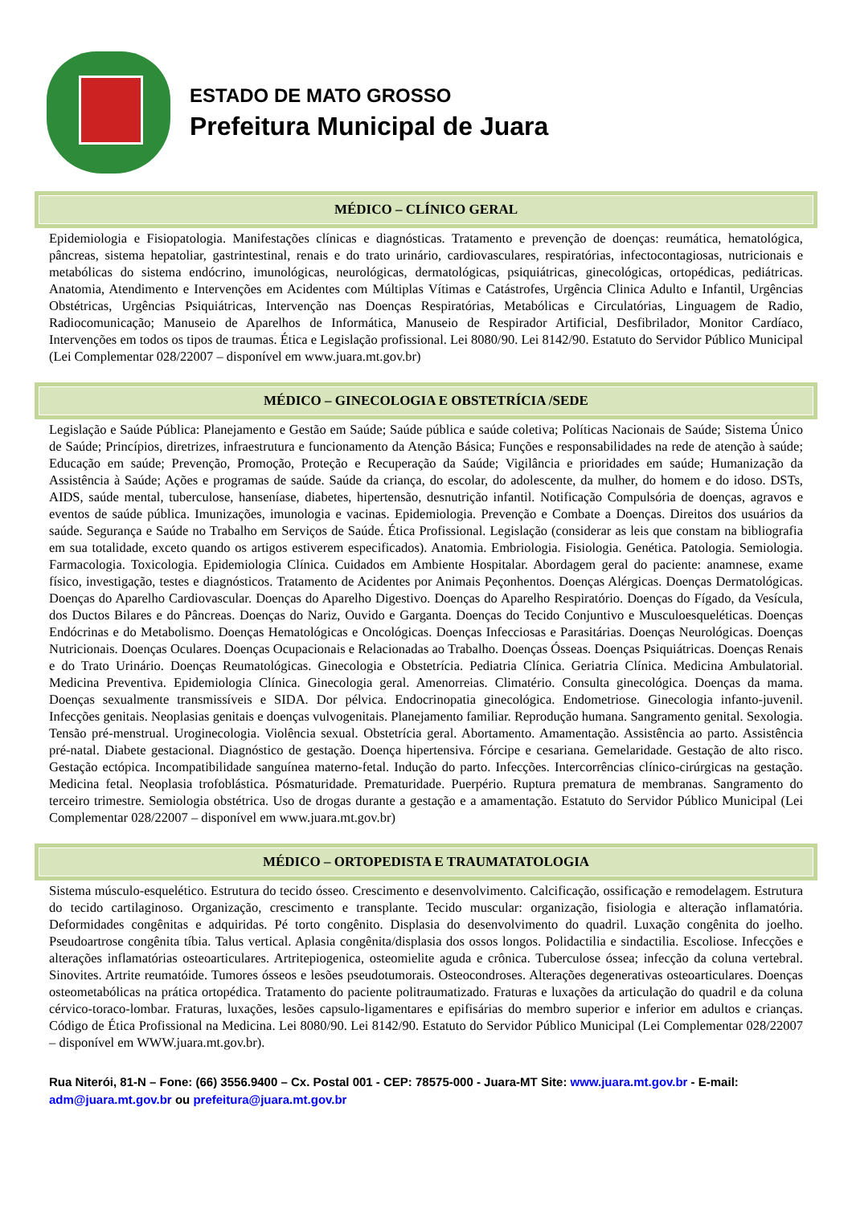ESTADO DE MATO GROSSO
Prefeitura Municipal de Juara
MÉDICO – CLÍNICO GERAL
Epidemiologia e Fisiopatologia. Manifestações clínicas e diagnósticas. Tratamento e prevenção de doenças: reumática, hematológica, pâncreas, sistema hepatoliar, gastrintestinal, renais e do trato urinário, cardiovasculares, respiratórias, infectocontagiosas, nutricionais e metabólicas do sistema endócrino, imunológicas, neurológicas, dermatológicas, psiquiátricas, ginecológicas, ortopédicas, pediátricas. Anatomia, Atendimento e Intervenções em Acidentes com Múltiplas Vítimas e Catástrofes, Urgência Clinica Adulto e Infantil, Urgências Obstétricas, Urgências Psiquiátricas, Intervenção nas Doenças Respiratórias, Metabólicas e Circulatórias, Linguagem de Radio, Radiocomunicação; Manuseio de Aparelhos de Informática, Manuseio de Respirador Artificial, Desfibrilador, Monitor Cardíaco, Intervenções em todos os tipos de traumas. Ética e Legislação profissional. Lei 8080/90. Lei 8142/90. Estatuto do Servidor Público Municipal (Lei Complementar 028/22007 – disponível em www.juara.mt.gov.br)
MÉDICO – GINECOLOGIA E OBSTETRÍCIA /SEDE
Legislação e Saúde Pública: Planejamento e Gestão em Saúde; Saúde pública e saúde coletiva; Políticas Nacionais de Saúde; Sistema Único de Saúde; Princípios, diretrizes, infraestrutura e funcionamento da Atenção Básica; Funções e responsabilidades na rede de atenção à saúde; Educação em saúde; Prevenção, Promoção, Proteção e Recuperação da Saúde; Vigilância e prioridades em saúde; Humanização da Assistência à Saúde; Ações e programas de saúde. Saúde da criança, do escolar, do adolescente, da mulher, do homem e do idoso. DSTs, AIDS, saúde mental, tuberculose, hanseníase, diabetes, hipertensão, desnutrição infantil. Notificação Compulsória de doenças, agravos e eventos de saúde pública. Imunizações, imunologia e vacinas. Epidemiologia. Prevenção e Combate a Doenças. Direitos dos usuários da saúde. Segurança e Saúde no Trabalho em Serviços de Saúde. Ética Profissional. Legislação (considerar as leis que constam na bibliografia em sua totalidade, exceto quando os artigos estiverem especificados). Anatomia. Embriologia. Fisiologia. Genética. Patologia. Semiologia. Farmacologia. Toxicologia. Epidemiologia Clínica. Cuidados em Ambiente Hospitalar. Abordagem geral do paciente: anamnese, exame físico, investigação, testes e diagnósticos. Tratamento de Acidentes por Animais Peçonhentos. Doenças Alérgicas. Doenças Dermatológicas. Doenças do Aparelho Cardiovascular. Doenças do Aparelho Digestivo. Doenças do Aparelho Respiratório. Doenças do Fígado, da Vesícula, dos Ductos Bilares e do Pâncreas. Doenças do Nariz, Ouvido e Garganta. Doenças do Tecido Conjuntivo e Musculoesqueléticas. Doenças Endócrinas e do Metabolismo. Doenças Hematológicas e Oncológicas. Doenças Infecciosas e Parasitárias. Doenças Neurológicas. Doenças Nutricionais. Doenças Oculares. Doenças Ocupacionais e Relacionadas ao Trabalho. Doenças Ósseas. Doenças Psiquiátricas. Doenças Renais e do Trato Urinário. Doenças Reumatológicas. Ginecologia e Obstetrícia. Pediatria Clínica. Geriatria Clínica. Medicina Ambulatorial. Medicina Preventiva. Epidemiologia Clínica. Ginecologia geral. Amenorreias. Climatério. Consulta ginecológica. Doenças da mama. Doenças sexualmente transmissíveis e SIDA. Dor pélvica. Endocrinopatia ginecológica. Endometriose. Ginecologia infanto-juvenil. Infecções genitais. Neoplasias genitais e doenças vulvogenitais. Planejamento familiar. Reprodução humana. Sangramento genital. Sexologia. Tensão pré-menstrual. Uroginecologia. Violência sexual. Obstetrícia geral. Abortamento. Amamentação. Assistência ao parto. Assistência pré-natal. Diabete gestacional. Diagnóstico de gestação. Doença hipertensiva. Fórcipe e cesariana. Gemelaridade. Gestação de alto risco. Gestação ectópica. Incompatibilidade sanguínea materno-fetal. Indução do parto. Infecções. Intercorrências clínico-cirúrgicas na gestação. Medicina fetal. Neoplasia trofoblástica. Pósmaturidade. Prematuridade. Puerpério. Ruptura prematura de membranas. Sangramento do terceiro trimestre. Semiologia obstétrica. Uso de drogas durante a gestação e a amamentação. Estatuto do Servidor Público Municipal (Lei Complementar 028/22007 – disponível em www.juara.mt.gov.br)
MÉDICO – ORTOPEDISTA E TRAUMATATOLOGIA
Sistema músculo-esquelético. Estrutura do tecido ósseo. Crescimento e desenvolvimento. Calcificação, ossificação e remodelagem. Estrutura do tecido cartilaginoso. Organização, crescimento e transplante. Tecido muscular: organização, fisiologia e alteração inflamatória. Deformidades congênitas e adquiridas. Pé torto congênito. Displasia do desenvolvimento do quadril. Luxação congênita do joelho. Pseudoartrose congênita tíbia. Talus vertical. Aplasia congênita/displasia dos ossos longos. Polidactilia e sindactilia. Escoliose. Infecções e alterações inflamatórias osteoarticulares. Artritepiogenica, osteomielite aguda e crônica. Tuberculose óssea; infecção da coluna vertebral. Sinovites. Artrite reumatóide. Tumores ósseos e lesões pseudotumorais. Osteocondroses. Alterações degenerativas osteoarticulares. Doenças osteometabólicas na prática ortopédica. Tratamento do paciente politraumatizado. Fraturas e luxações da articulação do quadril e da coluna cérvico-toraco-lombar. Fraturas, luxações, lesões capsulo-ligamentares e epifisárias do membro superior e inferior em adultos e crianças. Código de Ética Profissional na Medicina. Lei 8080/90. Lei 8142/90. Estatuto do Servidor Público Municipal (Lei Complementar 028/22007 – disponível em WWW.juara.mt.gov.br).
Rua Niterói, 81-N – Fone: (66) 3556.9400 – Cx. Postal 001 - CEP: 78575-000 - Juara-MT Site: www.juara.mt.gov.br - E-mail: adm@juara.mt.gov.br ou prefeitura@juara.mt.gov.br